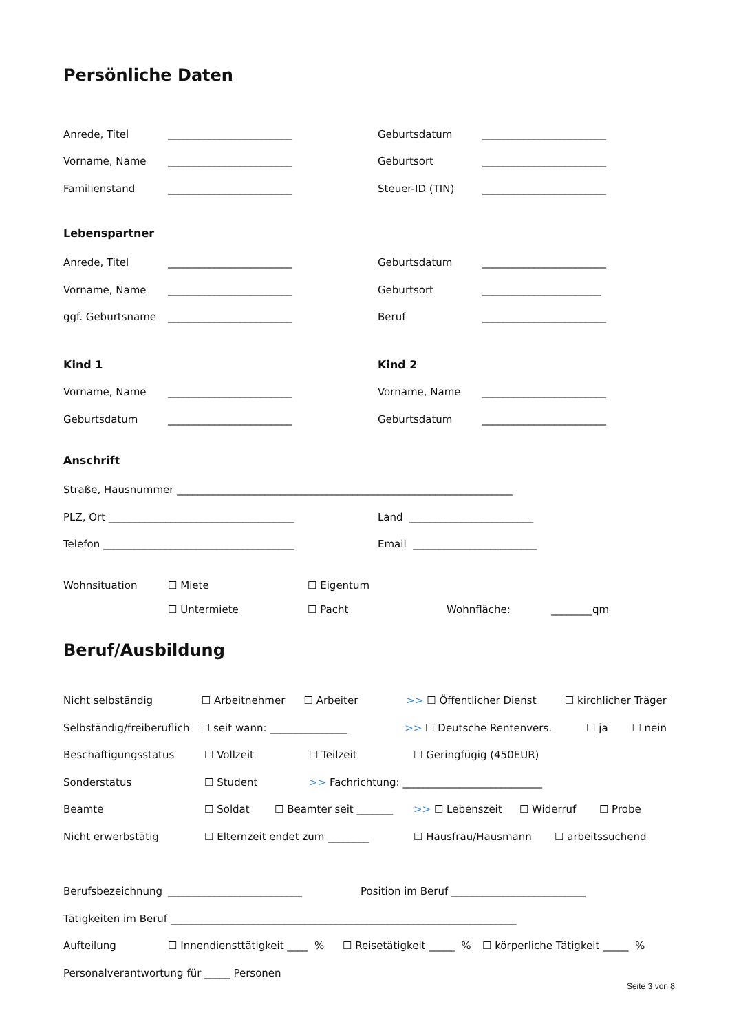Persönliche Daten
Anrede, Titel ________________________ Geburtsdatum ________________________
Vorname, Name ________________________ Geburtsort ________________________
Familienstand ________________________ Steuer-ID (TIN) ________________________
Lebenspartner
Anrede, Titel ________________________ Geburtsdatum ________________________
Vorname, Name ________________________ Geburtsort _______________________
ggf. Geburtsname ________________________ Beruf ________________________
Kind 1 Kind 2
Vorname, Name ________________________ Vorname, Name ________________________
Geburtsdatum ________________________ Geburtsdatum ________________________
Anschrift
Straße, Hausnummer _________________________________________________________________
PLZ, Ort ____________________________________ Land ________________________
Telefon _____________________________________ Email ________________________
Wohnsituation ☐ Miete ☐ Eigentum
☐ Untermiete ☐ Pacht Wohnfläche: ________qm
Beruf/Ausbildung
Nicht selbständig ☐ Arbeitnehmer ☐ Arbeiter >> ☐ Öffentlicher Dienst ☐ kirchlicher Träger
Selbständig/freiberuflich ☐ seit wann: _______________ >> ☐ Deutsche Rentenvers. ☐ ja ☐ nein
Beschäftigungsstatus ☐ Vollzeit ☐ Teilzeit ☐ Geringfügig (450EUR)
Sonderstatus ☐ Student >> Fachrichtung: ___________________________
Beamte ☐ Soldat ☐ Beamter seit _______ >> ☐ Lebenszeit ☐ Widerruf ☐ Probe
Nicht erwerbstätig ☐ Elternzeit endet zum ________ ☐ Hausfrau/Hausmann ☐ arbeitssuchend
Berufsbezeichnung __________________________ Position im Beruf __________________________
Tätigkeiten im Beruf ___________________________________________________________________
Aufteilung ☐ Innendiensttätigkeit ____ % ☐ Reisetätigkeit _____ % ☐ körperliche Tätigkeit _____ %
Personalverantwortung für _____ Personen
Seite 3 von 8